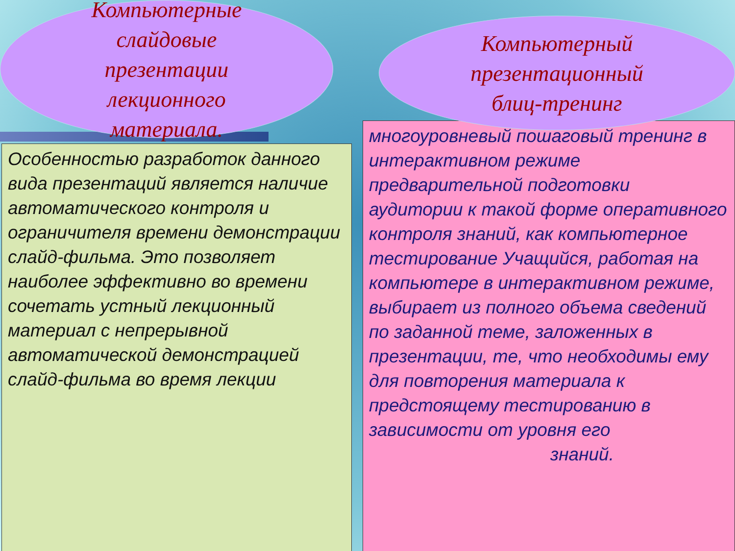Особенностью разработок данного вида презентаций является наличие автоматического контроля и ограничителя времени демонстрации слайд-фильма. Это позволяет наиболее эффективно во времени сочетать устный лекционный материал с непрерывной автоматической демонстрацией слайд-фильма во время лекции
многоуровневый пошаговый тренинг в интерактивном режиме предварительной подготовки аудитории к такой форме оперативного контроля знаний, как компьютерное тестирование Учащийся, работая на компьютере в интерактивном режиме, выбирает из полного объема сведений по заданной теме, заложенных в презентации, те, что необходимы ему для повторения материала к предстоящему тестированию в зависимости от уровня его
знаний.
Компьютерные
слайдовые
презентации
лекционного
материала.
Компьютерный
презентационный
блиц-тренинг